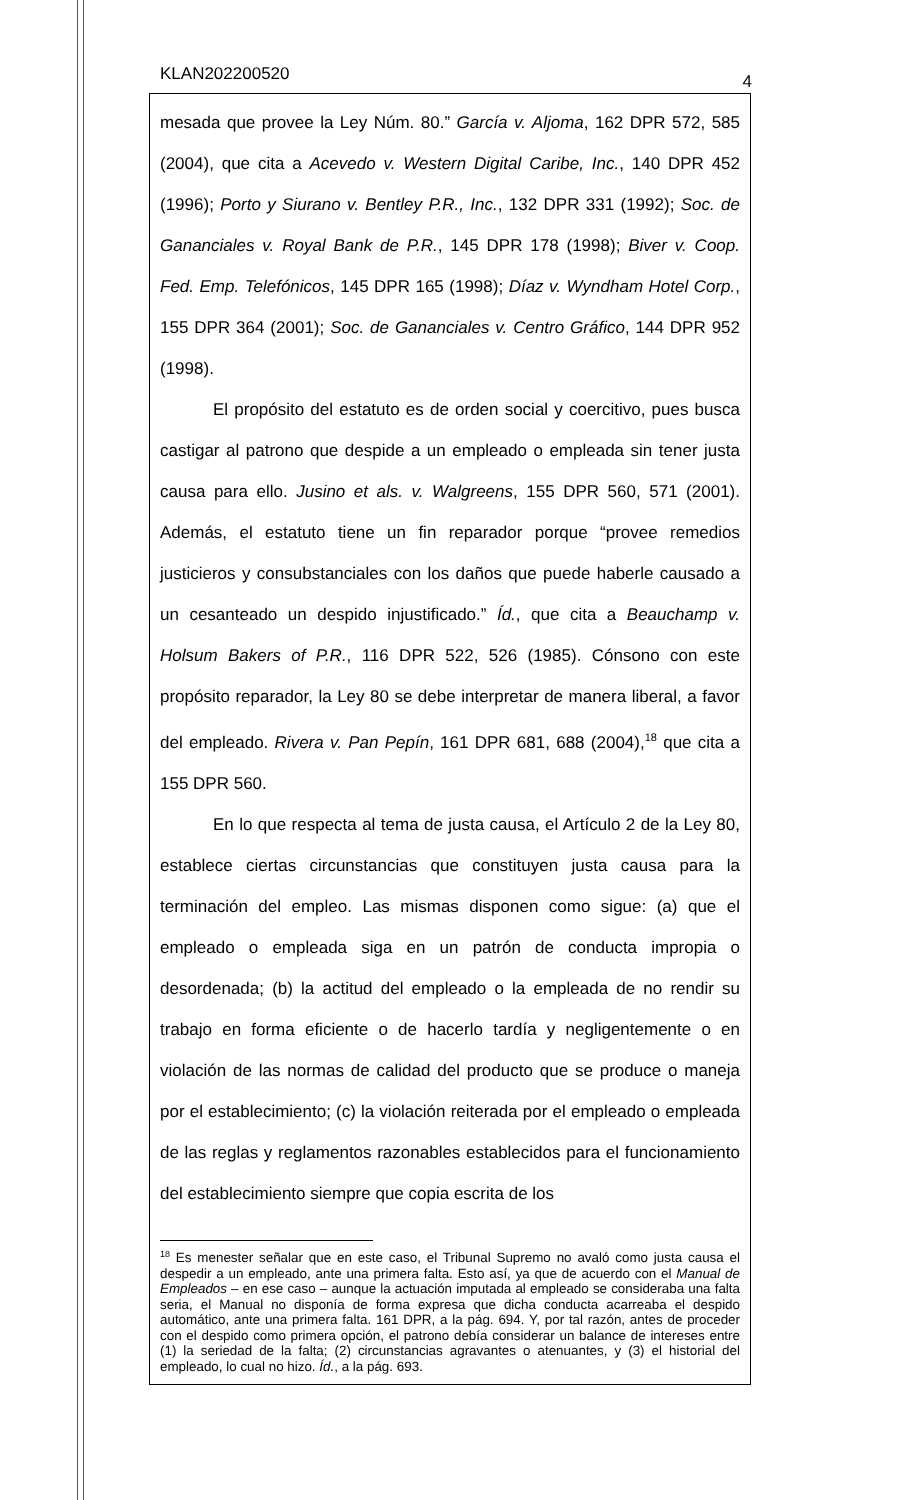KLAN202200520 4
mesada que provee la Ley Núm. 80.” García v. Aljoma, 162 DPR 572, 585 (2004), que cita a Acevedo v. Western Digital Caribe, Inc., 140 DPR 452 (1996); Porto y Siurano v. Bentley P.R., Inc., 132 DPR 331 (1992); Soc. de Gananciales v. Royal Bank de P.R., 145 DPR 178 (1998); Biver v. Coop. Fed. Emp. Telefónicos, 145 DPR 165 (1998); Díaz v. Wyndham Hotel Corp., 155 DPR 364 (2001); Soc. de Gananciales v. Centro Gráfico, 144 DPR 952 (1998).
El propósito del estatuto es de orden social y coercitivo, pues busca castigar al patrono que despide a un empleado o empleada sin tener justa causa para ello. Jusino et als. v. Walgreens, 155 DPR 560, 571 (2001). Además, el estatuto tiene un fin reparador porque “provee remedios justicieros y consubstanciales con los daños que puede haberle causado a un cesanteado un despido injustificado.” Íd., que cita a Beauchamp v. Holsum Bakers of P.R., 116 DPR 522, 526 (1985). Cónsono con este propósito reparador, la Ley 80 se debe interpretar de manera liberal, a favor del empleado. Rivera v. Pan Pepín, 161 DPR 681, 688 (2004),<sup>18</sup> que cita a 155 DPR 560.
En lo que respecta al tema de justa causa, el Artículo 2 de la Ley 80, establece ciertas circunstancias que constituyen justa causa para la terminación del empleo. Las mismas disponen como sigue: (a) que el empleado o empleada siga en un patrón de conducta impropia o desordenada; (b) la actitud del empleado o la empleada de no rendir su trabajo en forma eficiente o de hacerlo tardía y negligentemente o en violación de las normas de calidad del producto que se produce o maneja por el establecimiento; (c) la violación reiterada por el empleado o empleada de las reglas y reglamentos razonables establecidos para el funcionamiento del establecimiento siempre que copia escrita de los
<sup>18</sup> Es menester señalar que en este caso, el Tribunal Supremo no avaló como justa causa el despedir a un empleado, ante una primera falta. Esto así, ya que de acuerdo con el Manual de Empleados – en ese caso – aunque la actuación imputada al empleado se consideraba una falta seria, el Manual no disponía de forma expresa que dicha conducta acarreaba el despido automático, ante una primera falta. 161 DPR, a la pág. 694. Y, por tal razón, antes de proceder con el despido como primera opción, el patrono debía considerar un balance de intereses entre (1) la seriedad de la falta; (2) circunstancias agravantes o atenuantes, y (3) el historial del empleado, lo cual no hizo. Íd., a la pág. 693.